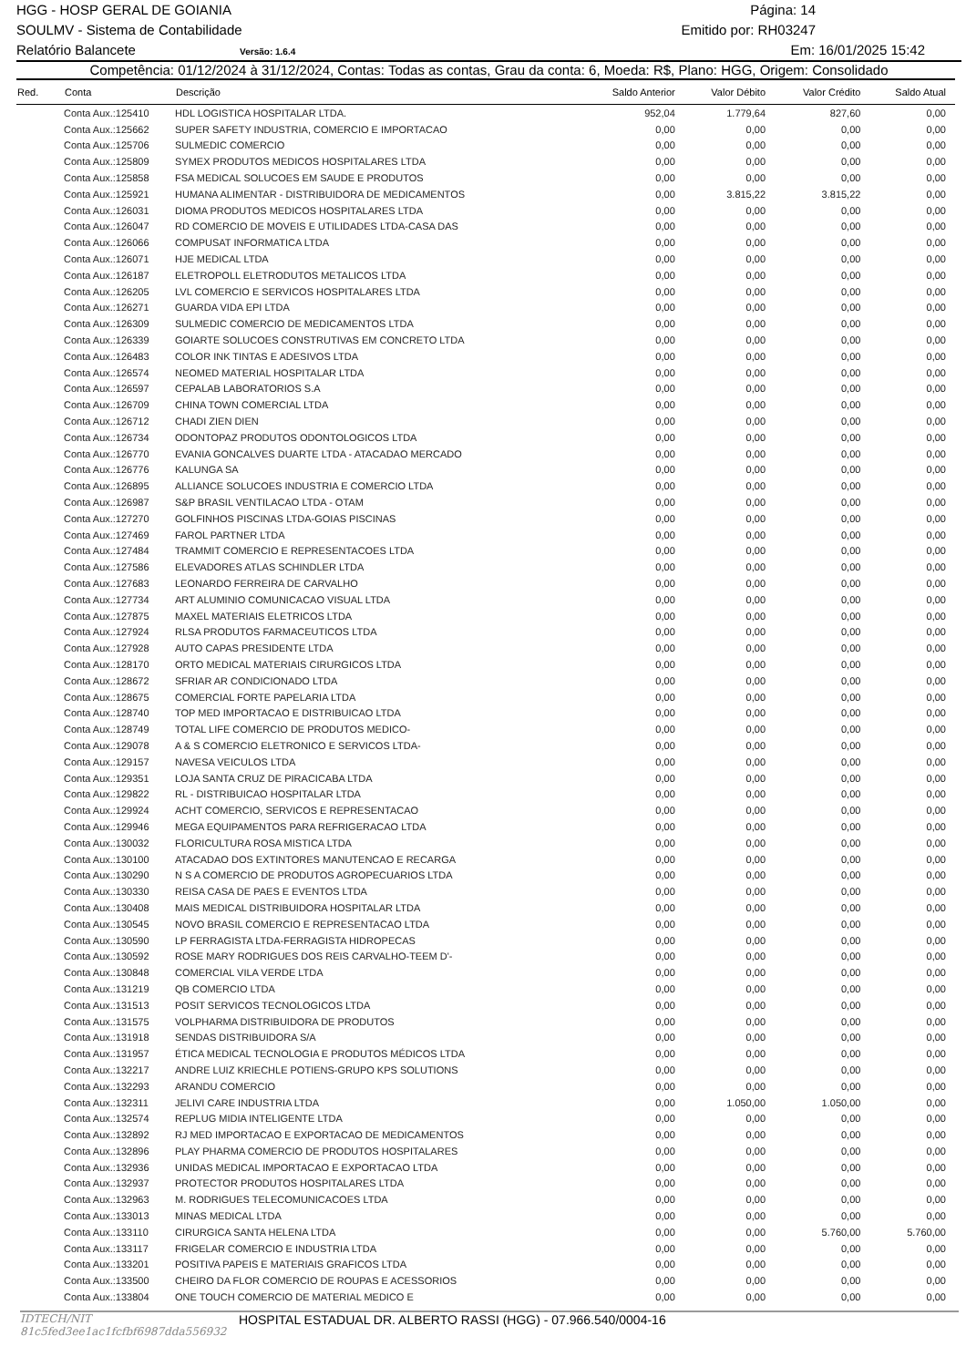HGG - HOSP GERAL DE GOIANIA Página: 14
SOULMV - Sistema de Contabilidade Emitido por: RH03247
Relatório Balancete Versão: 1.6.4 Em: 16/01/2025 15:42
Competência: 01/12/2024 à 31/12/2024, Contas: Todas as contas, Grau da conta: 6, Moeda: R$, Plano: HGG, Origem: Consolidado
| Red. | Conta | Descrição | Saldo Anterior | Valor Débito | Valor Crédito | Saldo Atual |
| --- | --- | --- | --- | --- | --- | --- |
| | Conta Aux.:125410 | HDL LOGISTICA HOSPITALAR LTDA. | 952,04 | 1.779,64 | 827,60 | 0,00 |
| | Conta Aux.:125662 | SUPER SAFETY INDUSTRIA, COMERCIO E IMPORTACAO | 0,00 | 0,00 | 0,00 | 0,00 |
| | Conta Aux.:125706 | SULMEDIC COMERCIO | 0,00 | 0,00 | 0,00 | 0,00 |
| | Conta Aux.:125809 | SYMEX PRODUTOS MEDICOS HOSPITALARES LTDA | 0,00 | 0,00 | 0,00 | 0,00 |
| | Conta Aux.:125858 | FSA MEDICAL SOLUCOES EM SAUDE E PRODUTOS | 0,00 | 0,00 | 0,00 | 0,00 |
| | Conta Aux.:125921 | HUMANA ALIMENTAR - DISTRIBUIDORA DE MEDICAMENTOS | 0,00 | 3.815,22 | 3.815,22 | 0,00 |
| | Conta Aux.:126031 | DIOMA PRODUTOS MEDICOS HOSPITALARES LTDA | 0,00 | 0,00 | 0,00 | 0,00 |
| | Conta Aux.:126047 | RD COMERCIO DE MOVEIS E UTILIDADES LTDA-CASA DAS | 0,00 | 0,00 | 0,00 | 0,00 |
| | Conta Aux.:126066 | COMPUSAT INFORMATICA LTDA | 0,00 | 0,00 | 0,00 | 0,00 |
| | Conta Aux.:126071 | HJE MEDICAL LTDA | 0,00 | 0,00 | 0,00 | 0,00 |
| | Conta Aux.:126187 | ELETROPOLL ELETRODUTOS METALICOS LTDA | 0,00 | 0,00 | 0,00 | 0,00 |
| | Conta Aux.:126205 | LVL COMERCIO E SERVICOS HOSPITALARES LTDA | 0,00 | 0,00 | 0,00 | 0,00 |
| | Conta Aux.:126271 | GUARDA VIDA EPI LTDA | 0,00 | 0,00 | 0,00 | 0,00 |
| | Conta Aux.:126309 | SULMEDIC COMERCIO DE MEDICAMENTOS LTDA | 0,00 | 0,00 | 0,00 | 0,00 |
| | Conta Aux.:126339 | GOIARTE SOLUCOES CONSTRUTIVAS EM CONCRETO LTDA | 0,00 | 0,00 | 0,00 | 0,00 |
| | Conta Aux.:126483 | COLOR INK TINTAS E ADESIVOS LTDA | 0,00 | 0,00 | 0,00 | 0,00 |
| | Conta Aux.:126574 | NEOMED MATERIAL HOSPITALAR LTDA | 0,00 | 0,00 | 0,00 | 0,00 |
| | Conta Aux.:126597 | CEPALAB LABORATORIOS S.A | 0,00 | 0,00 | 0,00 | 0,00 |
| | Conta Aux.:126709 | CHINA TOWN COMERCIAL LTDA | 0,00 | 0,00 | 0,00 | 0,00 |
| | Conta Aux.:126712 | CHADI ZIEN DIEN | 0,00 | 0,00 | 0,00 | 0,00 |
| | Conta Aux.:126734 | ODONTOPAZ PRODUTOS ODONTOLOGICOS LTDA | 0,00 | 0,00 | 0,00 | 0,00 |
| | Conta Aux.:126770 | EVANIA GONCALVES DUARTE LTDA - ATACADAO MERCADO | 0,00 | 0,00 | 0,00 | 0,00 |
| | Conta Aux.:126776 | KALUNGA SA | 0,00 | 0,00 | 0,00 | 0,00 |
| | Conta Aux.:126895 | ALLIANCE SOLUCOES INDUSTRIA E COMERCIO LTDA | 0,00 | 0,00 | 0,00 | 0,00 |
| | Conta Aux.:126987 | S&P BRASIL VENTILACAO LTDA - OTAM | 0,00 | 0,00 | 0,00 | 0,00 |
| | Conta Aux.:127270 | GOLFINHOS PISCINAS LTDA-GOIAS PISCINAS | 0,00 | 0,00 | 0,00 | 0,00 |
| | Conta Aux.:127469 | FAROL PARTNER LTDA | 0,00 | 0,00 | 0,00 | 0,00 |
| | Conta Aux.:127484 | TRAMMIT COMERCIO E REPRESENTACOES LTDA | 0,00 | 0,00 | 0,00 | 0,00 |
| | Conta Aux.:127586 | ELEVADORES ATLAS SCHINDLER LTDA | 0,00 | 0,00 | 0,00 | 0,00 |
| | Conta Aux.:127683 | LEONARDO FERREIRA DE CARVALHO | 0,00 | 0,00 | 0,00 | 0,00 |
| | Conta Aux.:127734 | ART ALUMINIO COMUNICACAO VISUAL LTDA | 0,00 | 0,00 | 0,00 | 0,00 |
| | Conta Aux.:127875 | MAXEL MATERIAIS ELETRICOS LTDA | 0,00 | 0,00 | 0,00 | 0,00 |
| | Conta Aux.:127924 | RLSA PRODUTOS FARMACEUTICOS LTDA | 0,00 | 0,00 | 0,00 | 0,00 |
| | Conta Aux.:127928 | AUTO CAPAS PRESIDENTE LTDA | 0,00 | 0,00 | 0,00 | 0,00 |
| | Conta Aux.:128170 | ORTO MEDICAL MATERIAIS CIRURGICOS LTDA | 0,00 | 0,00 | 0,00 | 0,00 |
| | Conta Aux.:128672 | SFRIAR AR CONDICIONADO LTDA | 0,00 | 0,00 | 0,00 | 0,00 |
| | Conta Aux.:128675 | COMERCIAL FORTE PAPELARIA LTDA | 0,00 | 0,00 | 0,00 | 0,00 |
| | Conta Aux.:128740 | TOP MED IMPORTACAO E DISTRIBUICAO LTDA | 0,00 | 0,00 | 0,00 | 0,00 |
| | Conta Aux.:128749 | TOTAL LIFE COMERCIO DE PRODUTOS MEDICO- | 0,00 | 0,00 | 0,00 | 0,00 |
| | Conta Aux.:129078 | A & S COMERCIO ELETRONICO E SERVICOS LTDA- | 0,00 | 0,00 | 0,00 | 0,00 |
| | Conta Aux.:129157 | NAVESA VEICULOS LTDA | 0,00 | 0,00 | 0,00 | 0,00 |
| | Conta Aux.:129351 | LOJA SANTA CRUZ DE PIRACICABA LTDA | 0,00 | 0,00 | 0,00 | 0,00 |
| | Conta Aux.:129822 | RL - DISTRIBUICAO HOSPITALAR LTDA | 0,00 | 0,00 | 0,00 | 0,00 |
| | Conta Aux.:129924 | ACHT COMERCIO, SERVICOS E REPRESENTACAO | 0,00 | 0,00 | 0,00 | 0,00 |
| | Conta Aux.:129946 | MEGA EQUIPAMENTOS PARA REFRIGERACAO LTDA | 0,00 | 0,00 | 0,00 | 0,00 |
| | Conta Aux.:130032 | FLORICULTURA ROSA MISTICA LTDA | 0,00 | 0,00 | 0,00 | 0,00 |
| | Conta Aux.:130100 | ATACADAO DOS EXTINTORES MANUTENCAO E RECARGA | 0,00 | 0,00 | 0,00 | 0,00 |
| | Conta Aux.:130290 | N S A COMERCIO DE PRODUTOS AGROPECUARIOS LTDA | 0,00 | 0,00 | 0,00 | 0,00 |
| | Conta Aux.:130330 | REISA CASA DE PAES E EVENTOS LTDA | 0,00 | 0,00 | 0,00 | 0,00 |
| | Conta Aux.:130408 | MAIS MEDICAL DISTRIBUIDORA HOSPITALAR LTDA | 0,00 | 0,00 | 0,00 | 0,00 |
| | Conta Aux.:130545 | NOVO BRASIL COMERCIO E REPRESENTACAO LTDA | 0,00 | 0,00 | 0,00 | 0,00 |
| | Conta Aux.:130590 | LP FERRAGISTA LTDA-FERRAGISTA HIDROPECAS | 0,00 | 0,00 | 0,00 | 0,00 |
| | Conta Aux.:130592 | ROSE MARY RODRIGUES DOS REIS CARVALHO-TEEM D'- | 0,00 | 0,00 | 0,00 | 0,00 |
| | Conta Aux.:130848 | COMERCIAL VILA VERDE LTDA | 0,00 | 0,00 | 0,00 | 0,00 |
| | Conta Aux.:131219 | QB COMERCIO LTDA | 0,00 | 0,00 | 0,00 | 0,00 |
| | Conta Aux.:131513 | POSIT SERVICOS TECNOLOGICOS LTDA | 0,00 | 0,00 | 0,00 | 0,00 |
| | Conta Aux.:131575 | VOLPHARMA DISTRIBUIDORA DE PRODUTOS | 0,00 | 0,00 | 0,00 | 0,00 |
| | Conta Aux.:131918 | SENDAS DISTRIBUIDORA S/A | 0,00 | 0,00 | 0,00 | 0,00 |
| | Conta Aux.:131957 | ÉTICA MEDICAL TECNOLOGIA E PRODUTOS MÉDICOS LTDA | 0,00 | 0,00 | 0,00 | 0,00 |
| | Conta Aux.:132217 | ANDRE LUIZ KRIECHLE POTIENS-GRUPO KPS SOLUTIONS | 0,00 | 0,00 | 0,00 | 0,00 |
| | Conta Aux.:132293 | ARANDU COMERCIO | 0,00 | 0,00 | 0,00 | 0,00 |
| | Conta Aux.:132311 | JELIVI CARE INDUSTRIA LTDA | 0,00 | 1.050,00 | 1.050,00 | 0,00 |
| | Conta Aux.:132574 | REPLUG MIDIA INTELIGENTE LTDA | 0,00 | 0,00 | 0,00 | 0,00 |
| | Conta Aux.:132892 | RJ MED IMPORTACAO E EXPORTACAO DE MEDICAMENTOS | 0,00 | 0,00 | 0,00 | 0,00 |
| | Conta Aux.:132896 | PLAY PHARMA COMERCIO DE PRODUTOS HOSPITALARES | 0,00 | 0,00 | 0,00 | 0,00 |
| | Conta Aux.:132936 | UNIDAS MEDICAL IMPORTACAO E EXPORTACAO LTDA | 0,00 | 0,00 | 0,00 | 0,00 |
| | Conta Aux.:132937 | PROTECTOR PRODUTOS HOSPITALARES LTDA | 0,00 | 0,00 | 0,00 | 0,00 |
| | Conta Aux.:132963 | M. RODRIGUES TELECOMUNICACOES LTDA | 0,00 | 0,00 | 0,00 | 0,00 |
| | Conta Aux.:133013 | MINAS MEDICAL LTDA | 0,00 | 0,00 | 0,00 | 0,00 |
| | Conta Aux.:133110 | CIRURGICA SANTA HELENA LTDA | 0,00 | 0,00 | 5.760,00 | 5.760,00 |
| | Conta Aux.:133117 | FRIGELAR COMERCIO E INDUSTRIA LTDA | 0,00 | 0,00 | 0,00 | 0,00 |
| | Conta Aux.:133201 | POSITIVA PAPEIS E MATERIAIS GRAFICOS LTDA | 0,00 | 0,00 | 0,00 | 0,00 |
| | Conta Aux.:133500 | CHEIRO DA FLOR COMERCIO DE ROUPAS E ACESSORIOS | 0,00 | 0,00 | 0,00 | 0,00 |
| | Conta Aux.:133804 | ONE TOUCH COMERCIO DE MATERIAL MEDICO E | 0,00 | 0,00 | 0,00 | 0,00 |
IDTECH/NIT 81c5fed3ee1ac1fcfbf6987dda556932 HOSPITAL ESTADUAL DR. ALBERTO RASSI (HGG) - 07.966.540/0004-16